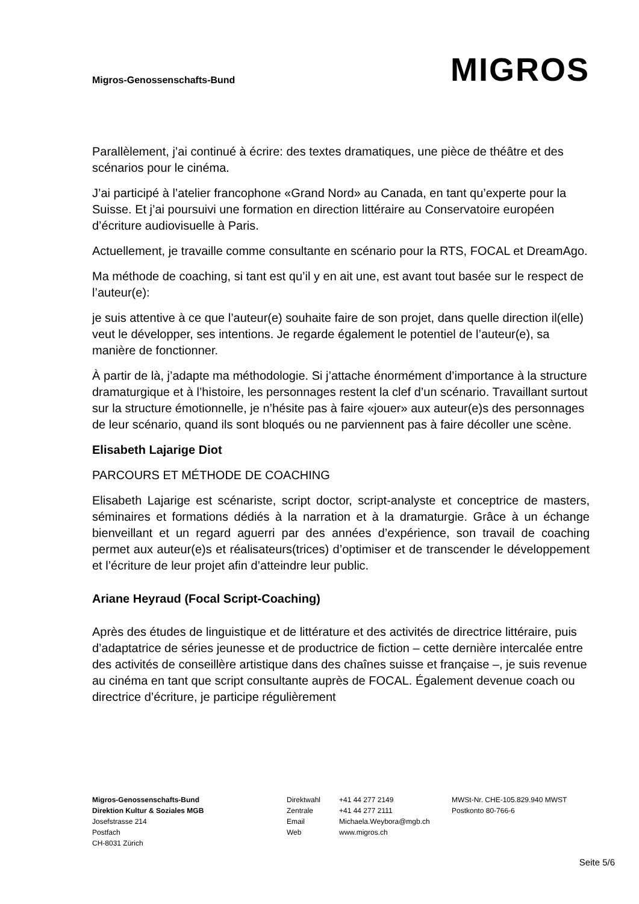Migros-Genossenschafts-Bund
MIGROS
Parallèlement, j’ai continué à écrire: des textes dramatiques, une pièce de théâtre et des scénarios pour le cinéma.
J’ai participé à l’atelier francophone «Grand Nord» au Canada, en tant qu’experte pour la Suisse. Et j’ai poursuivi une formation en direction littéraire au Conservatoire européen d’écriture audiovisuelle à Paris.
Actuellement, je travaille comme consultante en scénario pour la RTS, FOCAL et DreamAgo.
Ma méthode de coaching, si tant est qu’il y en ait une, est avant tout basée sur le respect de l’auteur(e):
je suis attentive à ce que l’auteur(e) souhaite faire de son projet, dans quelle direction il(elle) veut le développer, ses intentions. Je regarde également le potentiel de l’auteur(e), sa manière de fonctionner.
À partir de là, j’adapte ma méthodologie. Si j’attache énormément d’importance à la structure dramaturgique et à l’histoire, les personnages restent la clef d’un scénario. Travaillant surtout sur la structure émotionnelle, je n’hésite pas à faire «jouer» aux auteur(e)s des personnages de leur scénario, quand ils sont bloqués ou ne parviennent pas à faire décoller une scène.
Elisabeth Lajarige Diot
PARCOURS ET MÉTHODE DE COACHING
Elisabeth Lajarige est scénariste, script doctor, script-analyste et conceptrice de masters, séminaires et formations dédiés à la narration et à la dramaturgie. Grâce à un échange bienveillant et un regard aguerri par des années d’expérience, son travail de coaching permet aux auteur(e)s et réalisateurs(trices) d’optimiser et de transcender le développement et l’écriture de leur projet afin d’atteindre leur public.
Ariane Heyraud (Focal Script-Coaching)
Après des études de linguistique et de littérature et des activités de directrice littéraire, puis d’adaptatrice de séries jeunesse et de productrice de fiction – cette dernière intercalée entre des activités de conseillère artistique dans des chaînes suisse et française –, je suis revenue au cinéma en tant que script consultante auprès de FOCAL. Également devenue coach ou directrice d’écriture, je participe régulièrement
Migros-Genossenschafts-Bund
Direktion Kultur & Soziales MGB
Josefstrasse 214
Postfach
CH-8031 Zürich
Direktwahl
Zentrale
Email
Web
+41 44 277 2149
+41 44 277 2111
Michaela.Weybora@mgb.ch
www.migros.ch
MWSt-Nr. CHE-105.829.940 MWST
Postkonto 80-766-6
Seite 5/6